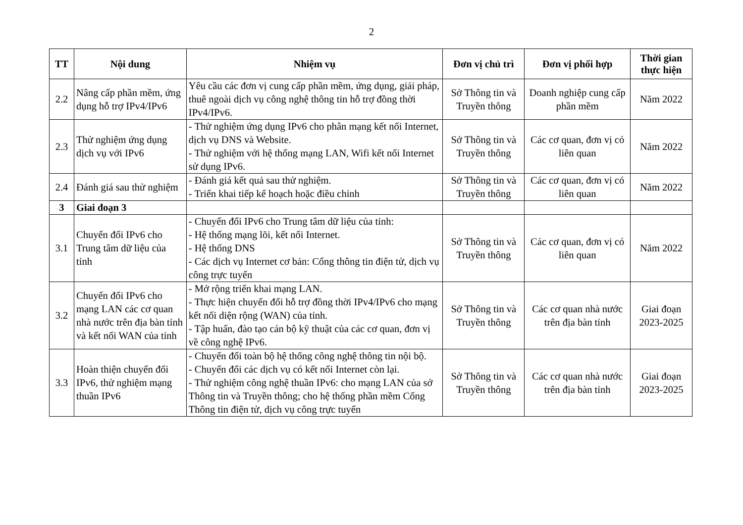2
| TT | Nội dung | Nhiệm vụ | Đơn vị chủ trì | Đơn vị phối hợp | Thời gian thực hiện |
| --- | --- | --- | --- | --- | --- |
| 2.2 | Nâng cấp phần mềm, ứng dụng hỗ trợ IPv4/IPv6 | Yêu cầu các đơn vị cung cấp phần mềm, ứng dụng, giải pháp, thuê ngoài dịch vụ công nghệ thông tin hỗ trợ đồng thời IPv4/IPv6. | Sở Thông tin và Truyền thông | Doanh nghiệp cung cấp phần mềm | Năm 2022 |
| 2.3 | Thử nghiệm ứng dụng dịch vụ với IPv6 | - Thử nghiệm ứng dụng IPv6 cho phân mạng kết nối Internet, dịch vụ DNS và Website. - Thử nghiệm với hệ thống mạng LAN, Wifi kết nối Internet sử dụng IPv6. | Sở Thông tin và Truyền thông | Các cơ quan, đơn vị có liên quan | Năm 2022 |
| 2.4 | Đánh giá sau thử nghiệm | - Đánh giá kết quả sau thử nghiệm. - Triển khai tiếp kế hoạch hoặc điều chỉnh | Sở Thông tin và Truyền thông | Các cơ quan, đơn vị có liên quan | Năm 2022 |
| 3 | Giai đoạn 3 | | | | |
| 3.1 | Chuyển đổi IPv6 cho Trung tâm dữ liệu của tỉnh | - Chuyển đổi IPv6 cho Trung tâm dữ liệu của tỉnh: - Hệ thống mạng lõi, kết nối Internet. - Hệ thống DNS - Các dịch vụ Internet cơ bản: Cổng thông tin điện tử, dịch vụ công trực tuyến | Sở Thông tin và Truyền thông | Các cơ quan, đơn vị có liên quan | Năm 2022 |
| 3.2 | Chuyển đổi IPv6 cho mạng LAN các cơ quan nhà nước trên địa bàn tỉnh và kết nối WAN của tỉnh | - Mở rộng triển khai mạng LAN. - Thực hiện chuyển đổi hỗ trợ đồng thời IPv4/IPv6 cho mạng kết nối diện rộng (WAN) của tỉnh. - Tập huấn, đào tạo cán bộ kỹ thuật của các cơ quan, đơn vị về công nghệ IPv6. | Sở Thông tin và Truyền thông | Các cơ quan nhà nước trên địa bàn tỉnh | Giai đoạn 2023-2025 |
| 3.3 | Hoàn thiện chuyển đổi IPv6, thử nghiệm mạng thuần IPv6 | - Chuyển đổi toàn bộ hệ thống công nghệ thông tin nội bộ. - Chuyển đổi các dịch vụ có kết nối Internet còn lại. - Thử nghiệm công nghệ thuần IPv6: cho mạng LAN của sở Thông tin và Truyền thông; cho hệ thống phần mềm Cổng Thông tin điện tử, dịch vụ công trực tuyến | Sở Thông tin và Truyền thông | Các cơ quan nhà nước trên địa bàn tỉnh | Giai đoạn 2023-2025 |